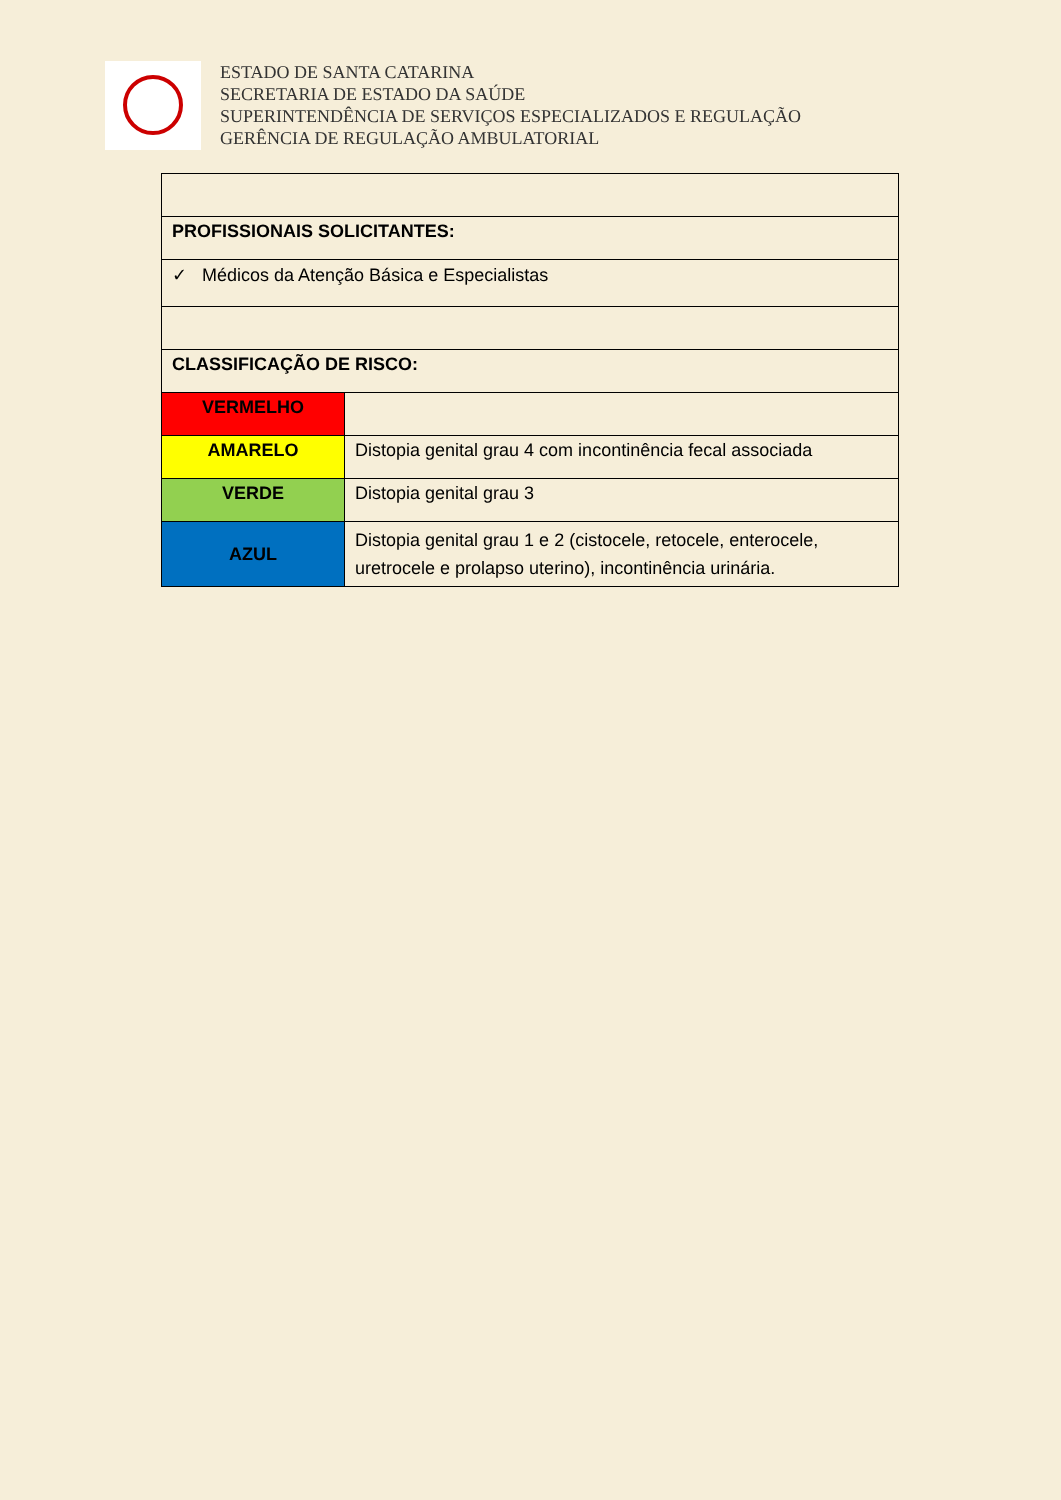ESTADO DE SANTA CATARINA
SECRETARIA DE ESTADO DA SAÚDE
SUPERINTENDÊNCIA DE SERVIÇOS ESPECIALIZADOS E REGULAÇÃO
GERÊNCIA DE REGULAÇÃO AMBULATORIAL
| PROFISSIONAIS SOLICITANTES: | |
| ✓ Médicos da Atenção Básica e Especialistas | |
| CLASSIFICAÇÃO DE RISCO: | |
| VERMELHO | |
| AMARELO | Distopia genital grau 4 com incontinência fecal associada |
| VERDE | Distopia genital grau 3 |
| AZUL | Distopia genital grau 1 e 2 (cistocele, retocele, enterocele, uretrocele e prolapso uterino), incontinência urinária. |